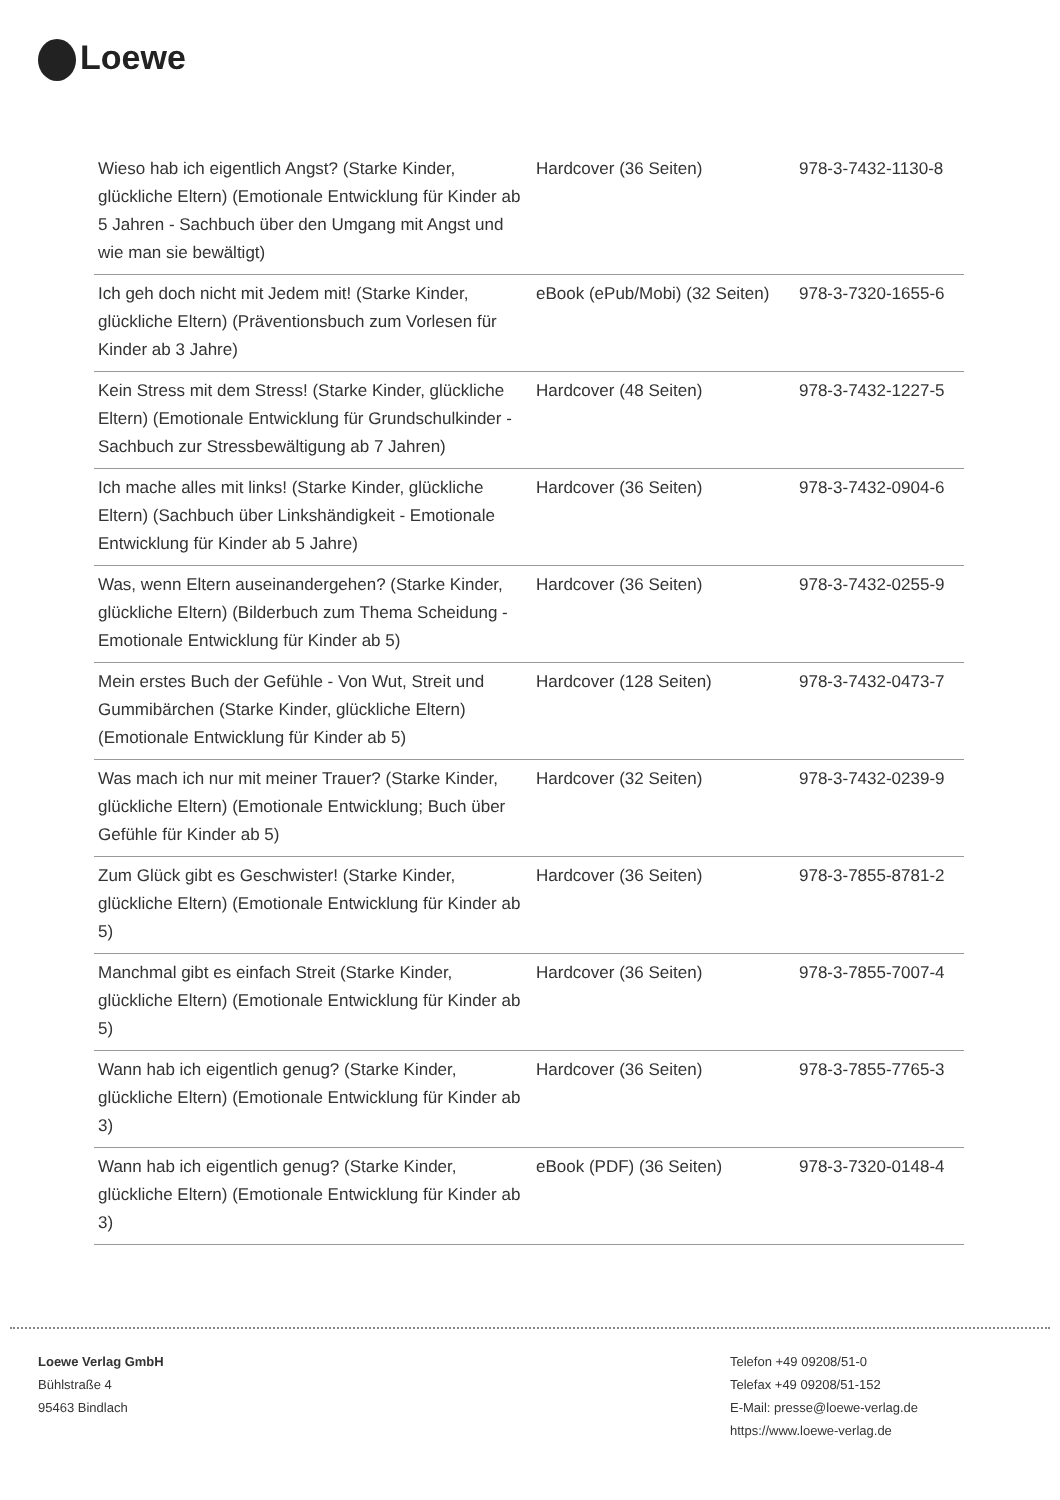Loewe
| Wieso hab ich eigentlich Angst? (Starke Kinder, glückliche Eltern) (Emotionale Entwicklung für Kinder ab 5 Jahren - Sachbuch über den Umgang mit Angst und wie man sie bewältigt) | Hardcover (36 Seiten) | 978-3-7432-1130-8 |
| Ich geh doch nicht mit Jedem mit! (Starke Kinder, glückliche Eltern) (Präventionsbuch zum Vorlesen für Kinder ab 3 Jahre) | eBook (ePub/Mobi) (32 Seiten) | 978-3-7320-1655-6 |
| Kein Stress mit dem Stress! (Starke Kinder, glückliche Eltern) (Emotionale Entwicklung für Grundschulkinder - Sachbuch zur Stressbewältigung ab 7 Jahren) | Hardcover (48 Seiten) | 978-3-7432-1227-5 |
| Ich mache alles mit links! (Starke Kinder, glückliche Eltern) (Sachbuch über Linkshändigkeit - Emotionale Entwicklung für Kinder ab 5 Jahre) | Hardcover (36 Seiten) | 978-3-7432-0904-6 |
| Was, wenn Eltern auseinandergehen? (Starke Kinder, glückliche Eltern) (Bilderbuch zum Thema Scheidung - Emotionale Entwicklung für Kinder ab 5) | Hardcover (36 Seiten) | 978-3-7432-0255-9 |
| Mein erstes Buch der Gefühle - Von Wut, Streit und Gummibärchen (Starke Kinder, glückliche Eltern) (Emotionale Entwicklung für Kinder ab 5) | Hardcover (128 Seiten) | 978-3-7432-0473-7 |
| Was mach ich nur mit meiner Trauer? (Starke Kinder, glückliche Eltern) (Emotionale Entwicklung; Buch über Gefühle für Kinder ab 5) | Hardcover (32 Seiten) | 978-3-7432-0239-9 |
| Zum Glück gibt es Geschwister! (Starke Kinder, glückliche Eltern) (Emotionale Entwicklung für Kinder ab 5) | Hardcover (36 Seiten) | 978-3-7855-8781-2 |
| Manchmal gibt es einfach Streit (Starke Kinder, glückliche Eltern) (Emotionale Entwicklung für Kinder ab 5) | Hardcover (36 Seiten) | 978-3-7855-7007-4 |
| Wann hab ich eigentlich genug? (Starke Kinder, glückliche Eltern) (Emotionale Entwicklung für Kinder ab 3) | Hardcover (36 Seiten) | 978-3-7855-7765-3 |
| Wann hab ich eigentlich genug? (Starke Kinder, glückliche Eltern) (Emotionale Entwicklung für Kinder ab 3) | eBook (PDF) (36 Seiten) | 978-3-7320-0148-4 |
Loewe Verlag GmbH
Bühlstraße 4
95463 Bindlach
Telefon +49 09208/51-0
Telefax +49 09208/51-152
E-Mail: presse@loewe-verlag.de
https://www.loewe-verlag.de